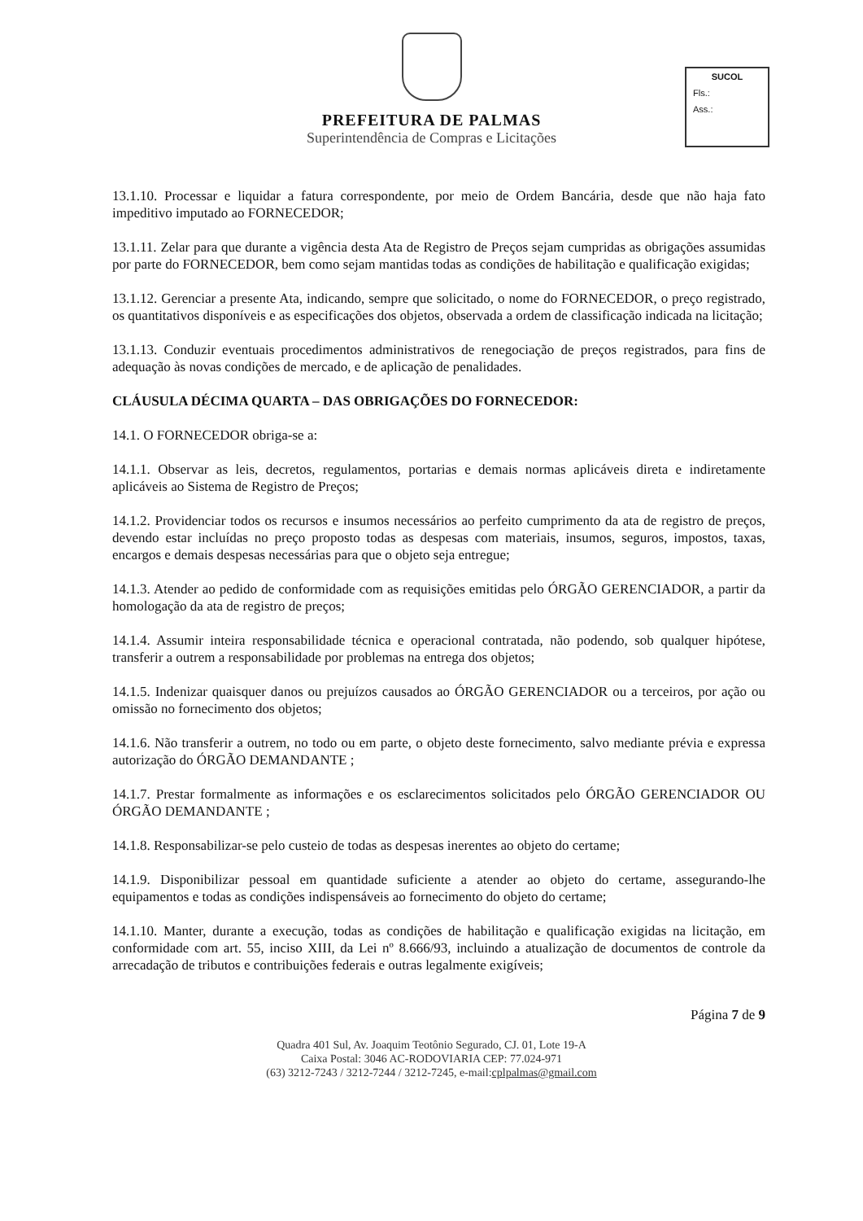PREFEITURA DE PALMAS
Superintendência de Compras e Licitações
SUCOL
Fls.:
Ass.:
13.1.10. Processar e liquidar a fatura correspondente, por meio de Ordem Bancária, desde que não haja fato impeditivo imputado ao FORNECEDOR;
13.1.11. Zelar para que durante a vigência desta Ata de Registro de Preços sejam cumpridas as obrigações assumidas por parte do FORNECEDOR, bem como sejam mantidas todas as condições de habilitação e qualificação exigidas;
13.1.12. Gerenciar a presente Ata, indicando, sempre que solicitado, o nome do FORNECEDOR, o preço registrado, os quantitativos disponíveis e as especificações dos objetos, observada a ordem de classificação indicada na licitação;
13.1.13. Conduzir eventuais procedimentos administrativos de renegociação de preços registrados, para fins de adequação às novas condições de mercado, e de aplicação de penalidades.
CLÁUSULA DÉCIMA QUARTA – DAS OBRIGAÇÕES DO FORNECEDOR:
14.1. O FORNECEDOR obriga-se a:
14.1.1. Observar as leis, decretos, regulamentos, portarias e demais normas aplicáveis direta e indiretamente aplicáveis ao Sistema de Registro de Preços;
14.1.2. Providenciar todos os recursos e insumos necessários ao perfeito cumprimento da ata de registro de preços, devendo estar incluídas no preço proposto todas as despesas com materiais, insumos, seguros, impostos, taxas, encargos e demais despesas necessárias para que o objeto seja entregue;
14.1.3. Atender ao pedido de conformidade com as requisições emitidas pelo ÓRGÃO GERENCIADOR, a partir da homologação da ata de registro de preços;
14.1.4. Assumir inteira responsabilidade técnica e operacional contratada, não podendo, sob qualquer hipótese, transferir a outrem a responsabilidade por problemas na entrega dos objetos;
14.1.5. Indenizar quaisquer danos ou prejuízos causados ao ÓRGÃO GERENCIADOR ou a terceiros, por ação ou omissão no fornecimento dos objetos;
14.1.6. Não transferir a outrem, no todo ou em parte, o objeto deste fornecimento, salvo mediante prévia e expressa autorização do ÓRGÃO DEMANDANTE ;
14.1.7. Prestar formalmente as informações e os esclarecimentos solicitados pelo ÓRGÃO GERENCIADOR OU ÓRGÃO DEMANDANTE ;
14.1.8. Responsabilizar-se pelo custeio de todas as despesas inerentes ao objeto do certame;
14.1.9. Disponibilizar pessoal em quantidade suficiente a atender ao objeto do certame, assegurando-lhe equipamentos e todas as condições indispensáveis ao fornecimento do objeto do certame;
14.1.10. Manter, durante a execução, todas as condições de habilitação e qualificação exigidas na licitação, em conformidade com art. 55, inciso XIII, da Lei nº 8.666/93, incluindo a atualização de documentos de controle da arrecadação de tributos e contribuições federais e outras legalmente exigíveis;
Página 7 de 9
Quadra 401 Sul, Av. Joaquim Teotônio Segurado, CJ. 01, Lote 19-A
Caixa Postal: 3046 AC-RODOVIARIA CEP: 77.024-971
(63) 3212-7243 / 3212-7244 / 3212-7245, e-mail:cplpalmas@gmail.com